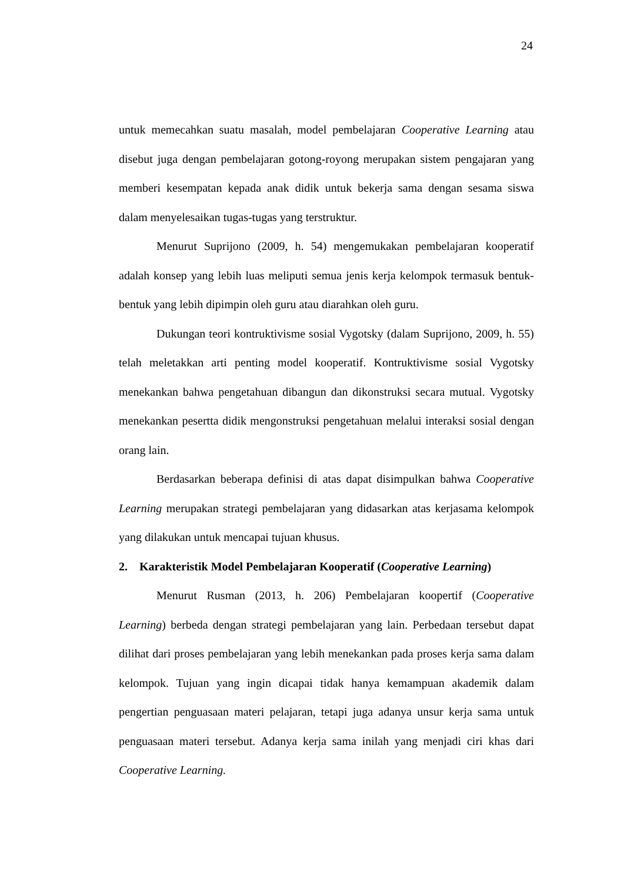24
untuk memecahkan suatu masalah, model pembelajaran Cooperative Learning atau disebut juga dengan pembelajaran gotong-royong merupakan sistem pengajaran yang memberi kesempatan kepada anak didik untuk bekerja sama dengan sesama siswa dalam menyelesaikan tugas-tugas yang terstruktur.
Menurut Suprijono (2009, h. 54) mengemukakan pembelajaran kooperatif adalah konsep yang lebih luas meliputi semua jenis kerja kelompok termasuk bentuk-bentuk yang lebih dipimpin oleh guru atau diarahkan oleh guru.
Dukungan teori kontruktivisme sosial Vygotsky (dalam Suprijono, 2009, h. 55) telah meletakkan arti penting model kooperatif. Kontruktivisme sosial Vygotsky menekankan bahwa pengetahuan dibangun dan dikonstruksi secara mutual. Vygotsky menekankan pesertta didik mengonstruksi pengetahuan melalui interaksi sosial dengan orang lain.
Berdasarkan beberapa definisi di atas dapat disimpulkan bahwa Cooperative Learning merupakan strategi pembelajaran yang didasarkan atas kerjasama kelompok yang dilakukan untuk mencapai tujuan khusus.
2. Karakteristik Model Pembelajaran Kooperatif (Cooperative Learning)
Menurut Rusman (2013, h. 206) Pembelajaran koopertif (Cooperative Learning) berbeda dengan strategi pembelajaran yang lain. Perbedaan tersebut dapat dilihat dari proses pembelajaran yang lebih menekankan pada proses kerja sama dalam kelompok. Tujuan yang ingin dicapai tidak hanya kemampuan akademik dalam pengertian penguasaan materi pelajaran, tetapi juga adanya unsur kerja sama untuk penguasaan materi tersebut. Adanya kerja sama inilah yang menjadi ciri khas dari Cooperative Learning.